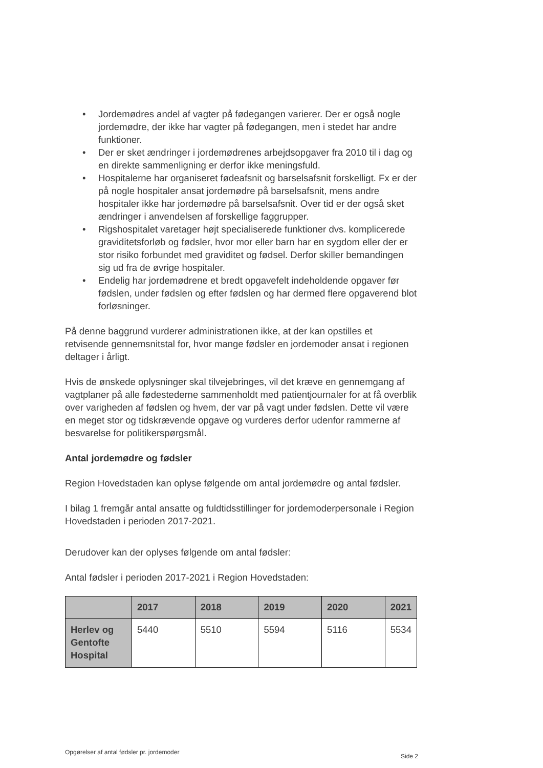• Jordemødres andel af vagter på fødegangen varierer. Der er også nogle jordemødre, der ikke har vagter på fødegangen, men i stedet har andre funktioner.
• Der er sket ændringer i jordemødrenes arbejdsopgaver fra 2010 til i dag og en direkte sammenligning er derfor ikke meningsfuld.
• Hospitalerne har organiseret fødeafsnit og barselsafsnit forskelligt. Fx er der på nogle hospitaler ansat jordemødre på barselsafsnit, mens andre hospitaler ikke har jordemødre på barselsafsnit. Over tid er der også sket ændringer i anvendelsen af forskellige faggrupper.
• Rigshospitalet varetager højt specialiserede funktioner dvs. komplicerede graviditetsforløb og fødsler, hvor mor eller barn har en sygdom eller der er stor risiko forbundet med graviditet og fødsel. Derfor skiller bemandingen sig ud fra de øvrige hospitaler.
• Endelig har jordemødrene et bredt opgavefelt indeholdende opgaver før fødslen, under fødslen og efter fødslen og har dermed flere opgaverend blot forløsninger.
På denne baggrund vurderer administrationen ikke, at der kan opstilles et retvisende gennemsnitstal for, hvor mange fødsler en jordemoder ansat i regionen deltager i årligt.
Hvis de ønskede oplysninger skal tilvejebringes, vil det kræve en gennemgang af vagtplaner på alle fødestederne sammenholdt med patientjournaler for at få overblik over varigheden af fødslen og hvem, der var på vagt under fødslen. Dette vil være en meget stor og tidskrævende opgave og vurderes derfor udenfor rammerne af besvarelse for politikerspørgsmål.
Antal jordemødre og fødsler
Region Hovedstaden kan oplyse følgende om antal jordemødre og antal fødsler.
I bilag 1 fremgår antal ansatte og fuldtidsstillinger for jordemoderpersonale i Region Hovedstaden i perioden 2017-2021.
Derudover kan der oplyses følgende om antal fødsler:
Antal fødsler i perioden 2017-2021 i Region Hovedstaden:
| | 2017 | 2018 | 2019 | 2020 | 2021 |
| --- | --- | --- | --- | --- | --- |
| Herlev og Gentofte Hospital | 5440 | 5510 | 5594 | 5116 | 5534 |
Opgørelser af antal fødsler pr. jordemoder
Side 2